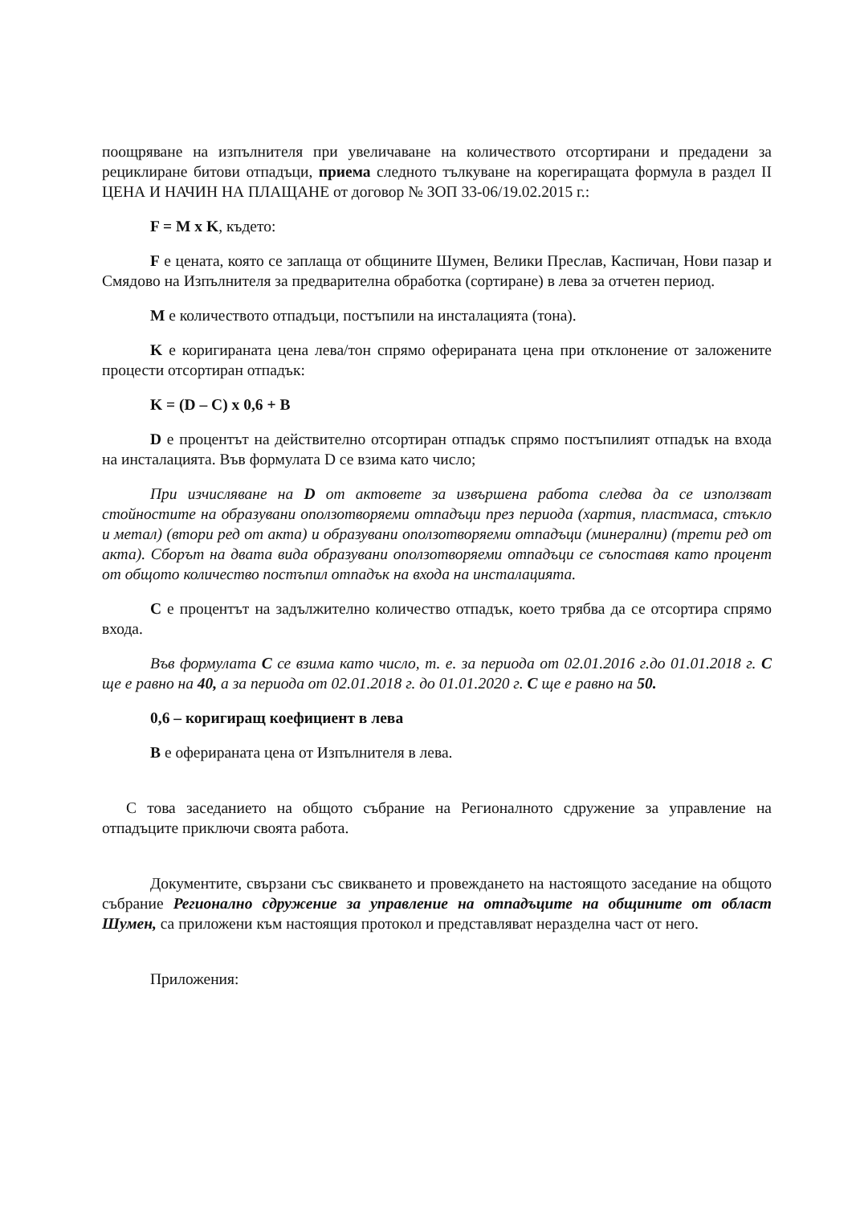поощряване на изпълнителя при увеличаване на количеството отсортирани и предадени за рециклиране битови отпадъци, приема следното тълкуване на корегиращата формула в раздел II ЦЕНА И НАЧИН НА ПЛАЩАНЕ от договор № ЗОП 33-06/19.02.2015 г.:
F = M x K, където:
F е цената, която се заплаща от общините Шумен, Велики Преслав, Каспичан, Нови пазар и Смядово на Изпълнителя за предварителна обработка (сортиране) в лева за отчетен период.
M е количеството отпадъци, постъпили на инсталацията (тона).
K е коригираната цена лева/тон спрямо оферираната цена при отклонение от заложените процести отсортиран отпадък:
K = (D – C) x 0,6 + B
D е процентът на действително отсортиран отпадък спрямо постъпилият отпадък на входа на инсталацията. Във формулата D се взима като число;
При изчисляване на D от актовете за извършена работа следва да се използват стойностите на образувани оползотворяеми отпадъци през периода (хартия, пластмаса, стъкло и метал) (втори ред от акта) и образувани оползотворяеми отпадъци (минерални) (трети ред от акта). Сборът на двата вида образувани оползотворяеми отпадъци се съпоставя като процент от общото количество постъпил отпадък на входа на инсталацията.
C е процентът на задължително количество отпадък, което трябва да се отсортира спрямо входа.
Във формулата C се взима като число, т. е. за периода от 02.01.2016 г.до 01.01.2018 г. C ще е равно на 40, а за периода от 02.01.2018 г. до 01.01.2020 г. C ще е равно на 50.
0,6 – коригиращ коефициент в лева
B е оферираната цена от Изпълнителя в лева.
С това заседанието на общото събрание на Регионалното сдружение за управление на отпадъците приключи своята работа.
Документите, свързани със свикването и провеждането на настоящото заседание на общото събрание Регионално сдружение за управление на отпадъците на общините от област Шумен, са приложени към настоящия протокол и представляват неразделна част от него.
Приложения: